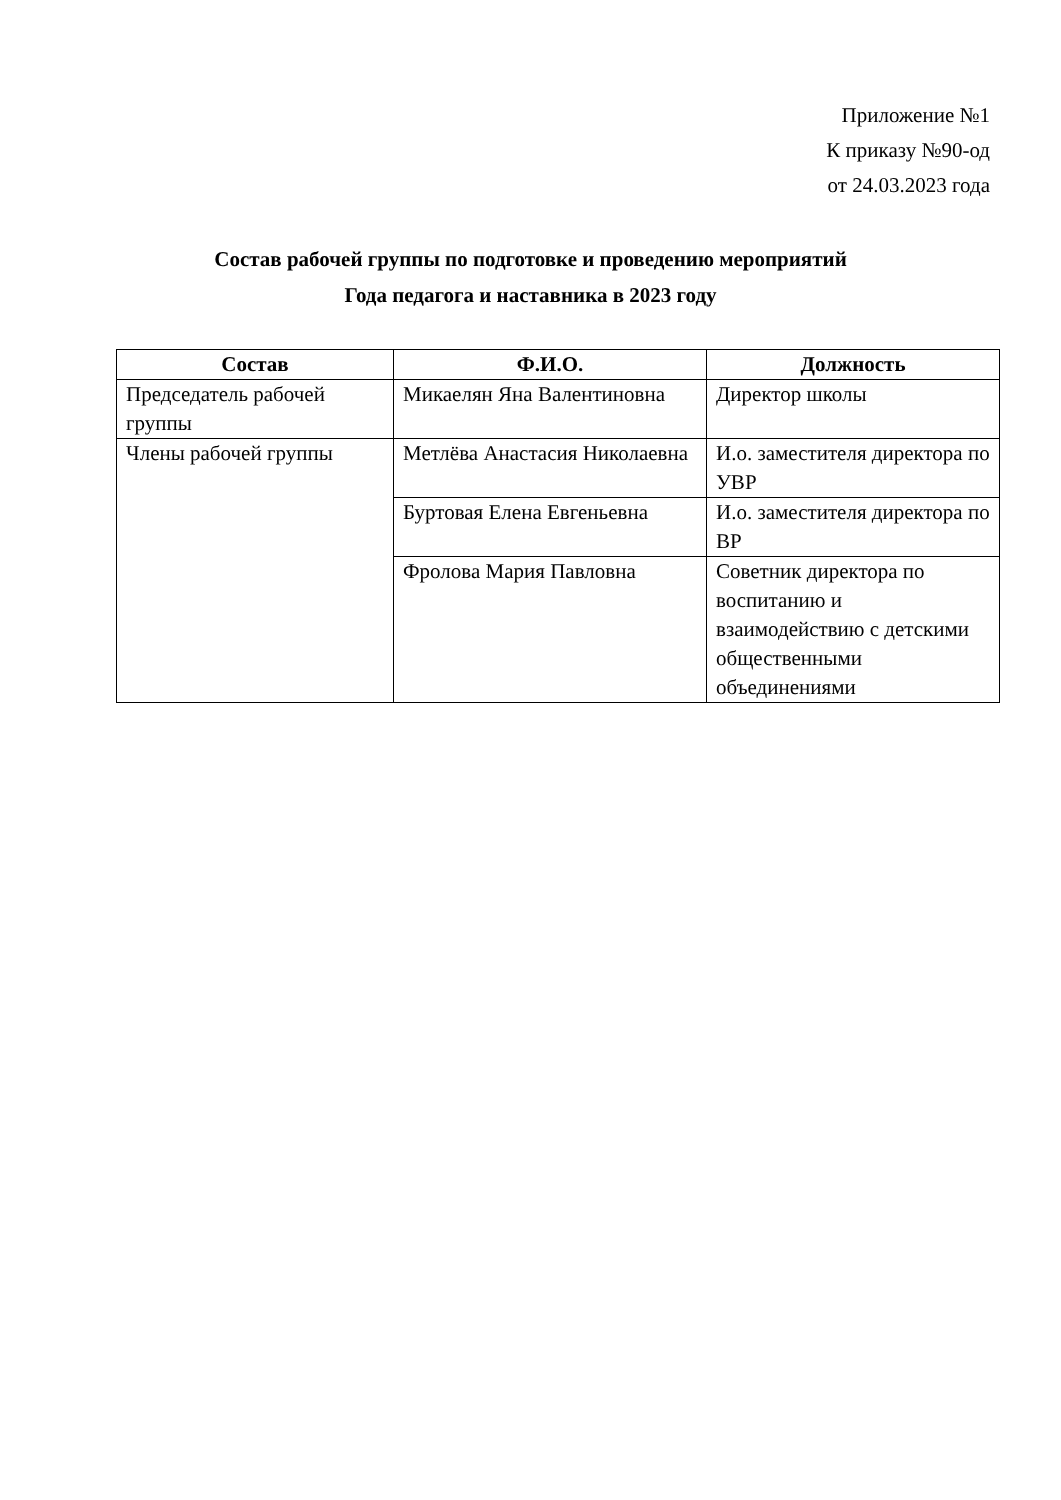Приложение №1
К приказу №90-од
от 24.03.2023 года
Состав рабочей группы по подготовке и проведению мероприятий
Года педагога и наставника в 2023 году
| Состав | Ф.И.О. | Должность |
| --- | --- | --- |
| Председатель рабочей группы | Микаелян Яна Валентиновна | Директор школы |
| Члены рабочей группы | Метлёва Анастасия Николаевна | И.о. заместителя директора по УВР |
| | Буртовая Елена Евгеньевна | И.о. заместителя директора по ВР |
| | Фролова Мария Павловна | Советник директора по воспитанию и взаимодействию с детскими общественными объединениями |